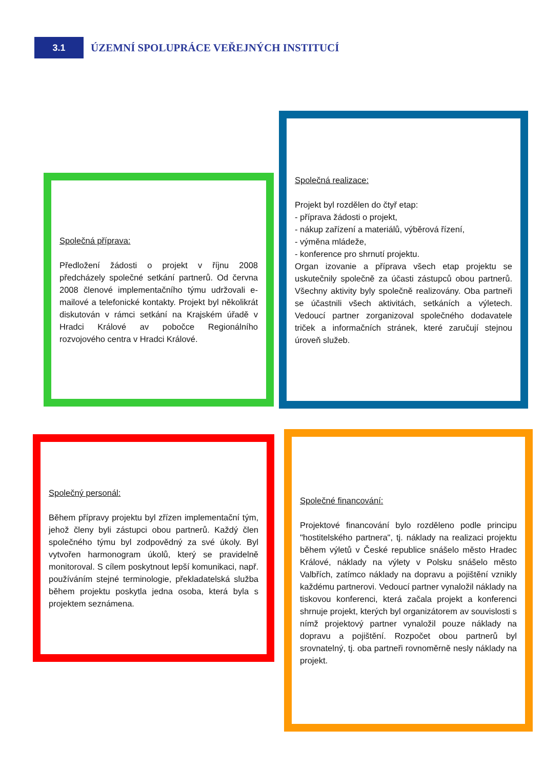3.1
ÚZEMNÍ SPOLUPRÁCE VEŘEJNÝCH INSTITUCÍ
Společná příprava:
Předložení žádosti o projekt v říjnu 2008 předcházely společné setkání partnerů. Od června 2008 členové implementačního týmu udržovali e-mailové a telefonické kontakty. Projekt byl několikrát diskutován v rámci setkání na Krajském úřadě v Hradci Králové av pobočce Regionálního rozvojového centra v Hradci Králové.
Společná realizace:
Projekt byl rozdělen do čtyř etap:
- příprava žádosti o projekt,
- nákup zařízení a materiálů, výběrová řízení,
- výměna mládeže,
- konference pro shrnutí projektu.
Organ izovanie a příprava všech etap projektu se uskutečnily společně za účasti zástupců obou partnerů. Všechny aktivity byly společně realizovány. Oba partneři se účastnili všech aktivitách, setkáních a výletech. Vedoucí partner zorganizoval společného dodavatele triček a informačních stránek, které zaručují stejnou úroveň služeb.
Společný personál:
Během přípravy projektu byl zřízen implementační tým, jehož členy byli zástupci obou partnerů. Každý člen společného týmu byl zodpovědný za své úkoly. Byl vytvořen harmonogram úkolů, který se pravidelně monitoroval. S cílem poskytnout lepší komunikaci, např. používáním stejné terminologie, překladatelská služba během projektu poskytla jedna osoba, která byla s projektem seznámena.
Společné financování:
Projektové financování bylo rozděleno podle principu "hostitelského partnera", tj. náklady na realizaci projektu během výletů v České republice snášelo město Hradec Králové, náklady na výlety v Polsku snášelo město Valbřích, zatímco náklady na dopravu a pojištění vznikly každému partnerovi. Vedoucí partner vynaložil náklady na tiskovou konferenci, která začala projekt a konferenci shrnuje projekt, kterých byl organizátorem av souvislosti s nímž projektový partner vynaložil pouze náklady na dopravu a pojištění. Rozpočet obou partnerů byl srovnatelný, tj. oba partneři rovnoměrně nesly náklady na projekt.